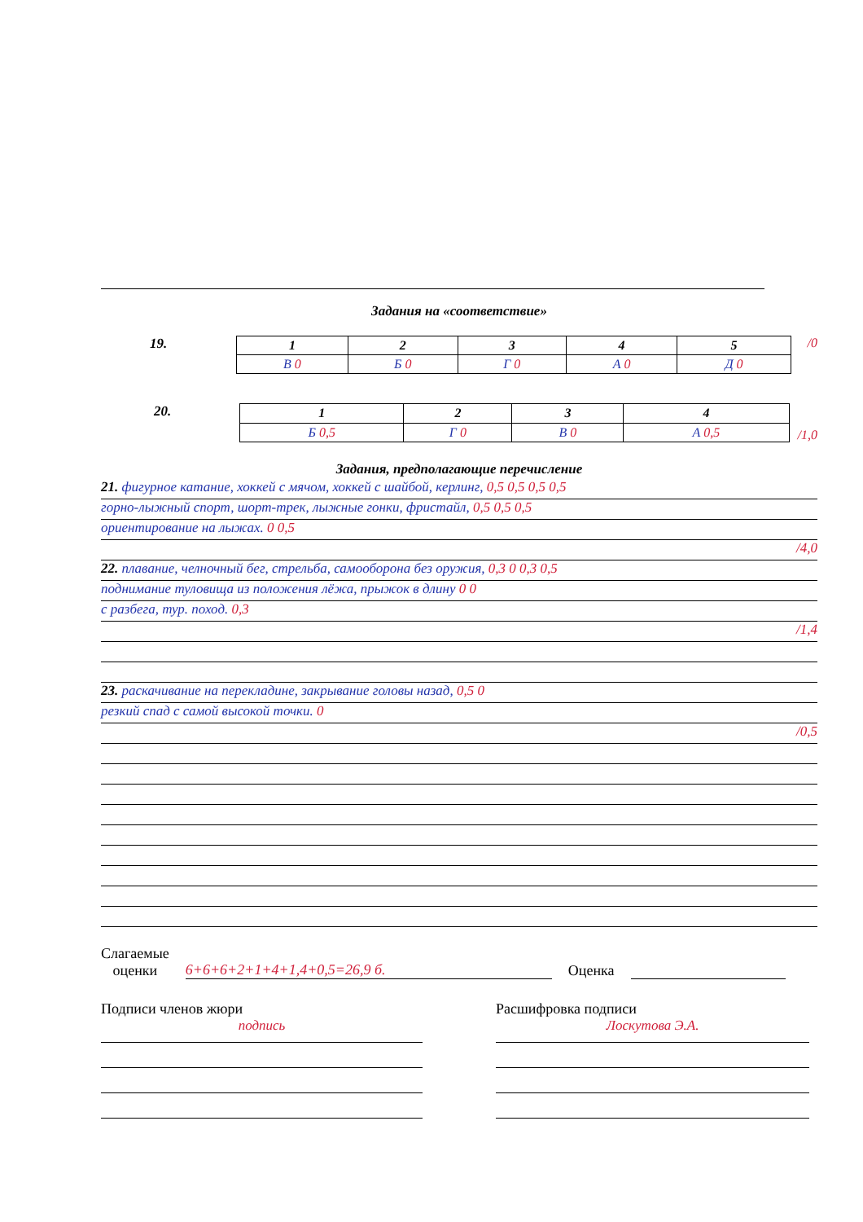Задания на «соответствие»
19.
| 1 | 2 | 3 | 4 | 5 |
| В 0 | Б 0 | Г 0 | А 0 | Д 0 |
/0
20.
| 1 | 2 | 3 | 4 |
| Б 0,5 | Г 0 | В 0 | А 0,5 |
/1,0
Задания, предполагающие перечисление
21. фигурное катание, хоккей с мячом, хоккей с шайбой, керлинг, 0,5 0,5 0,5 0,5
горно-лыжный спорт, шорт-трек, лыжные гонки, фристайл, 0,5 0,5 0,5
ориентирование на лыжах. 0 0,5
/4,0
22. плавание, челночный бег, стрельба, самооборона без оружия, 0,3 0 0,3 0,5
поднимание туловища из положения лёжа, прыжок в длину 0 0
с разбега, тур. поход. 0,3
/1,4
23. раскачивание на перекладине, закрывание головы назад, 0,5 0
резкий спад с самой высокой точки. 0
/0,5
Слагаемые
оценки
6+6+6+2+1+4+1,4+0,5=26,9 б.
Оценка
Подписи членов жюри
подпись
Расшифровка подписи
Лоскутова Э.А.